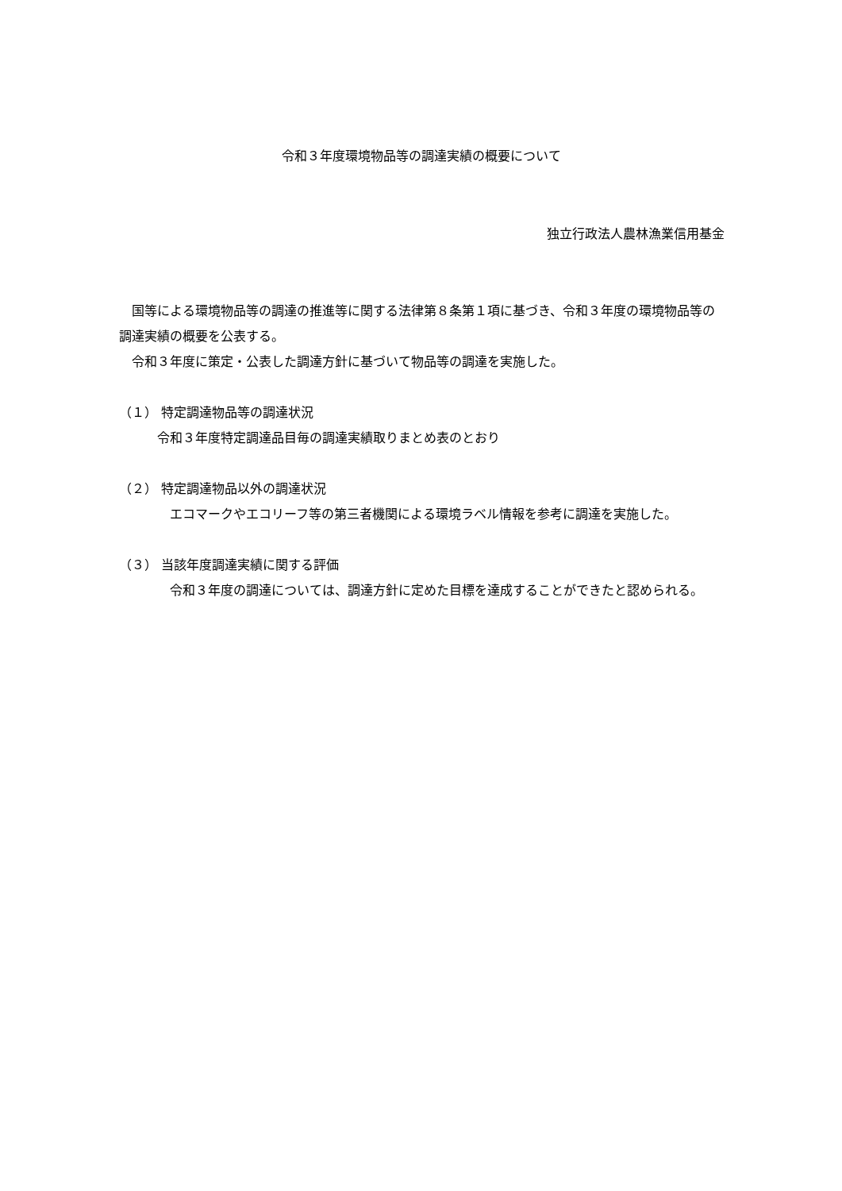令和３年度環境物品等の調達実績の概要について
独立行政法人農林漁業信用基金
国等による環境物品等の調達の推進等に関する法律第８条第１項に基づき、令和３年度の環境物品等の調達実績の概要を公表する。
令和３年度に策定・公表した調達方針に基づいて物品等の調達を実施した。
（１） 特定調達物品等の調達状況
令和３年度特定調達品目毎の調達実績取りまとめ表のとおり
（２） 特定調達物品以外の調達状況
エコマークやエコリーフ等の第三者機関による環境ラベル情報を参考に調達を実施した。
（３） 当該年度調達実績に関する評価
令和３年度の調達については、調達方針に定めた目標を達成することができたと認められる。